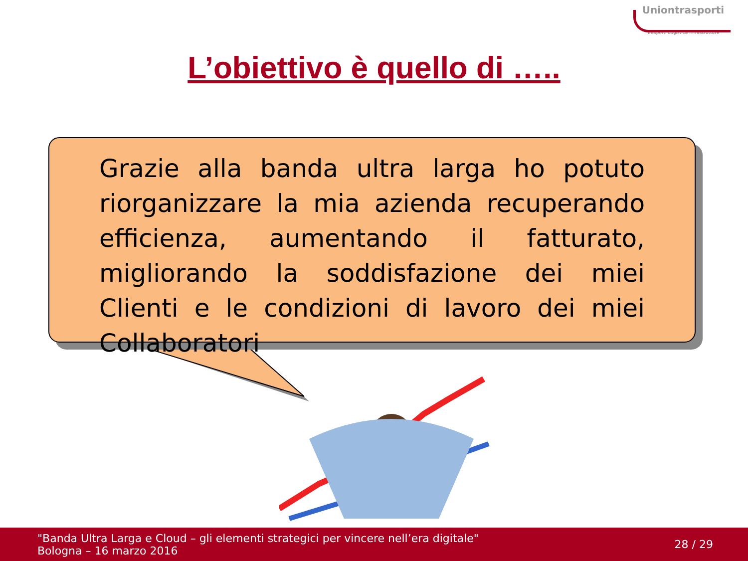Uniontrasporti
Trasporti Logistica Infrastrutture
L’obiettivo è quello di …..
Grazie alla banda ultra larga ho potuto riorganizzare la mia azienda recuperando efficienza, aumentando il fatturato, migliorando la soddisfazione dei miei Clienti e le condizioni di lavoro dei miei Collaboratori
"Banda Ultra Larga e Cloud – gli elementi strategici per vincere nell’era digitale"
Bologna – 16 marzo 2016
28 / 29